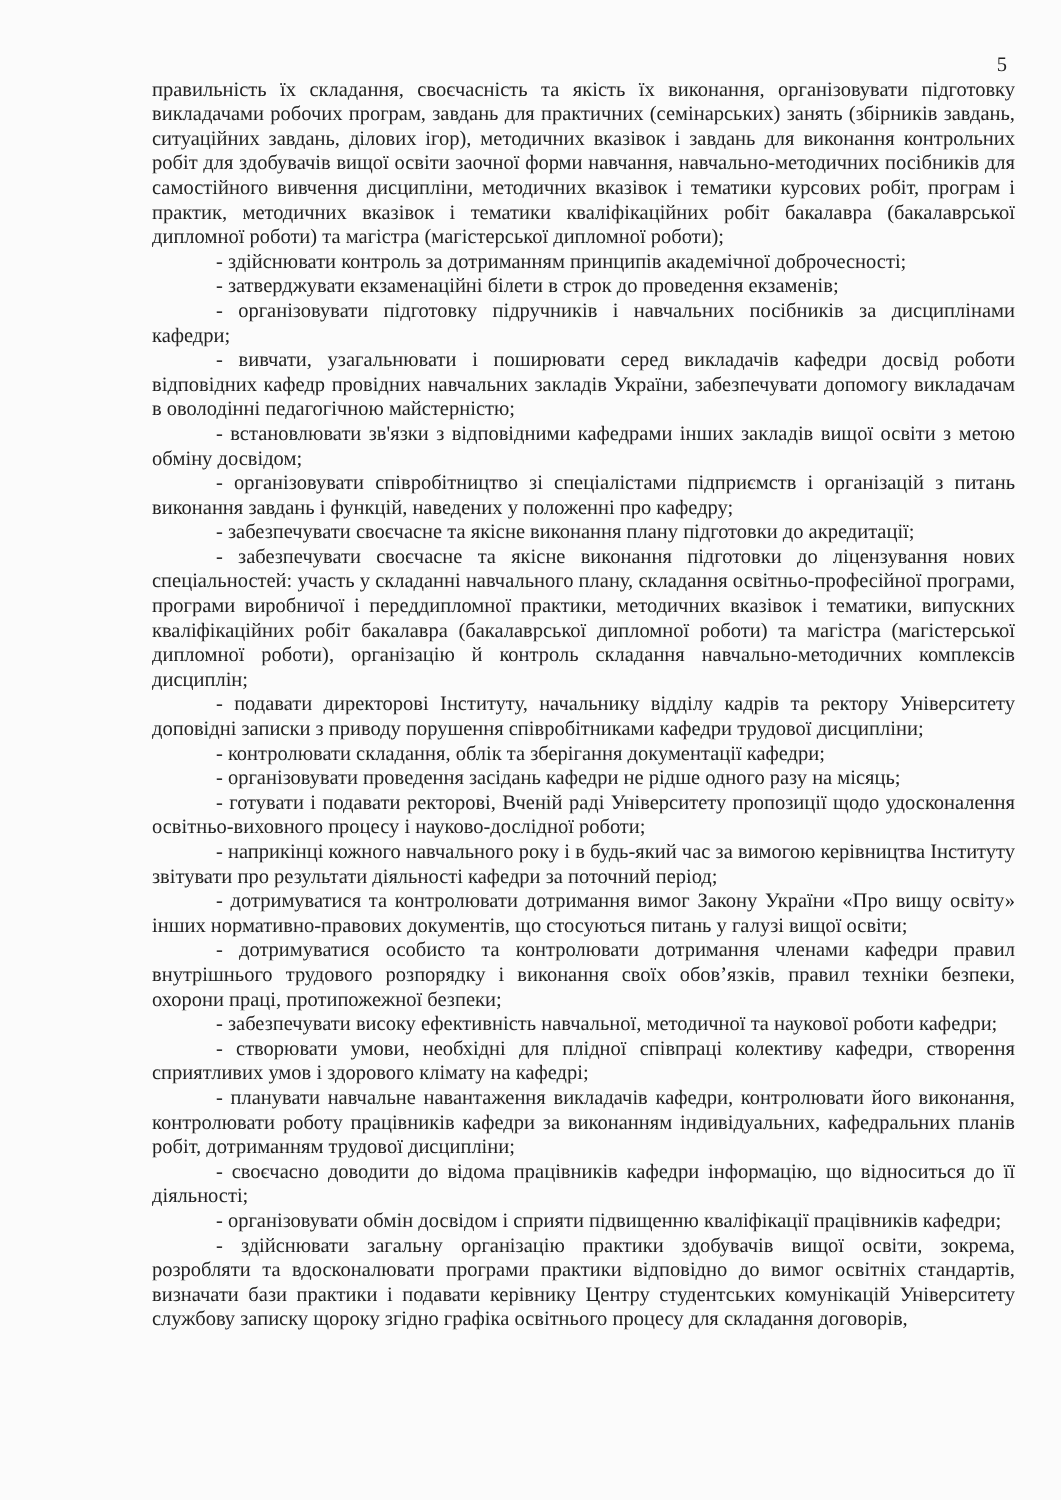5
правильність їх складання, своєчасність та якість їх виконання, організовувати підготовку викладачами робочих програм, завдань для практичних (семінарських) занять (збірників завдань, ситуаційних завдань, ділових ігор), методичних вказівок і завдань для виконання контрольних робіт для здобувачів вищої освіти заочної форми навчання, навчально-методичних посібників для самостійного вивчення дисципліни, методичних вказівок і тематики курсових робіт, програм і практик, методичних вказівок і тематики кваліфікаційних робіт бакалавра (бакалаврської дипломної роботи) та магістра (магістерської дипломної роботи);
- здійснювати контроль за дотриманням принципів академічної доброчесності;
- затверджувати екзаменаційні білети в строк до проведення екзаменів;
- організовувати підготовку підручників і навчальних посібників за дисциплінами кафедри;
- вивчати, узагальнювати і поширювати серед викладачів кафедри досвід роботи відповідних кафедр провідних навчальних закладів України, забезпечувати допомогу викладачам в оволодінні педагогічною майстерністю;
- встановлювати зв'язки з відповідними кафедрами інших закладів вищої освіти з метою обміну досвідом;
- організовувати співробітництво зі спеціалістами підприємств і організацій з питань виконання завдань і функцій, наведених у положенні про кафедру;
- забезпечувати своєчасне та якісне виконання плану підготовки до акредитації;
- забезпечувати своєчасне та якісне виконання підготовки до ліцензування нових спеціальностей: участь у складанні навчального плану, складання освітньо-професійної програми, програми виробничої і переддипломної практики, методичних вказівок і тематики, випускних кваліфікаційних робіт бакалавра (бакалаврської дипломної роботи) та магістра (магістерської дипломної роботи), організацію й контроль складання навчально-методичних комплексів дисциплін;
- подавати директорові Інституту, начальнику відділу кадрів та ректору Університету доповідні записки з приводу порушення співробітниками кафедри трудової дисципліни;
- контролювати складання, облік та зберігання документації кафедри;
- організовувати проведення засідань кафедри не рідше одного разу на місяць;
- готувати і подавати ректорові, Вченій раді Університету пропозиції щодо удосконалення освітньо-виховного процесу і науково-дослідної роботи;
- наприкінці кожного навчального року і в будь-який час за вимогою керівництва Інституту звітувати про результати діяльності кафедри за поточний період;
- дотримуватися та контролювати дотримання вимог Закону України «Про вищу освіту» інших нормативно-правових документів, що стосуються питань у галузі вищої освіти;
- дотримуватися особисто та контролювати дотримання членами кафедри правил внутрішнього трудового розпорядку і виконання своїх обов’язків, правил техніки безпеки, охорони праці, протипожежної безпеки;
- забезпечувати високу ефективність навчальної, методичної та наукової роботи кафедри;
- створювати умови, необхідні для плідної співпраці колективу кафедри, створення сприятливих умов і здорового клімату на кафедрі;
- планувати навчальне навантаження викладачів кафедри, контролювати його виконання, контролювати роботу працівників кафедри за виконанням індивідуальних, кафедральних планів робіт, дотриманням трудової дисципліни;
- своєчасно доводити до відома працівників кафедри інформацію, що відноситься до її діяльності;
- організовувати обмін досвідом і сприяти підвищенню кваліфікації працівників кафедри;
- здійснювати загальну організацію практики здобувачів вищої освіти, зокрема, розробляти та вдосконалювати програми практики відповідно до вимог освітніх стандартів, визначати бази практики і подавати керівнику Центру студентських комунікацій Університету службову записку щороку згідно графіка освітнього процесу для складання договорів,